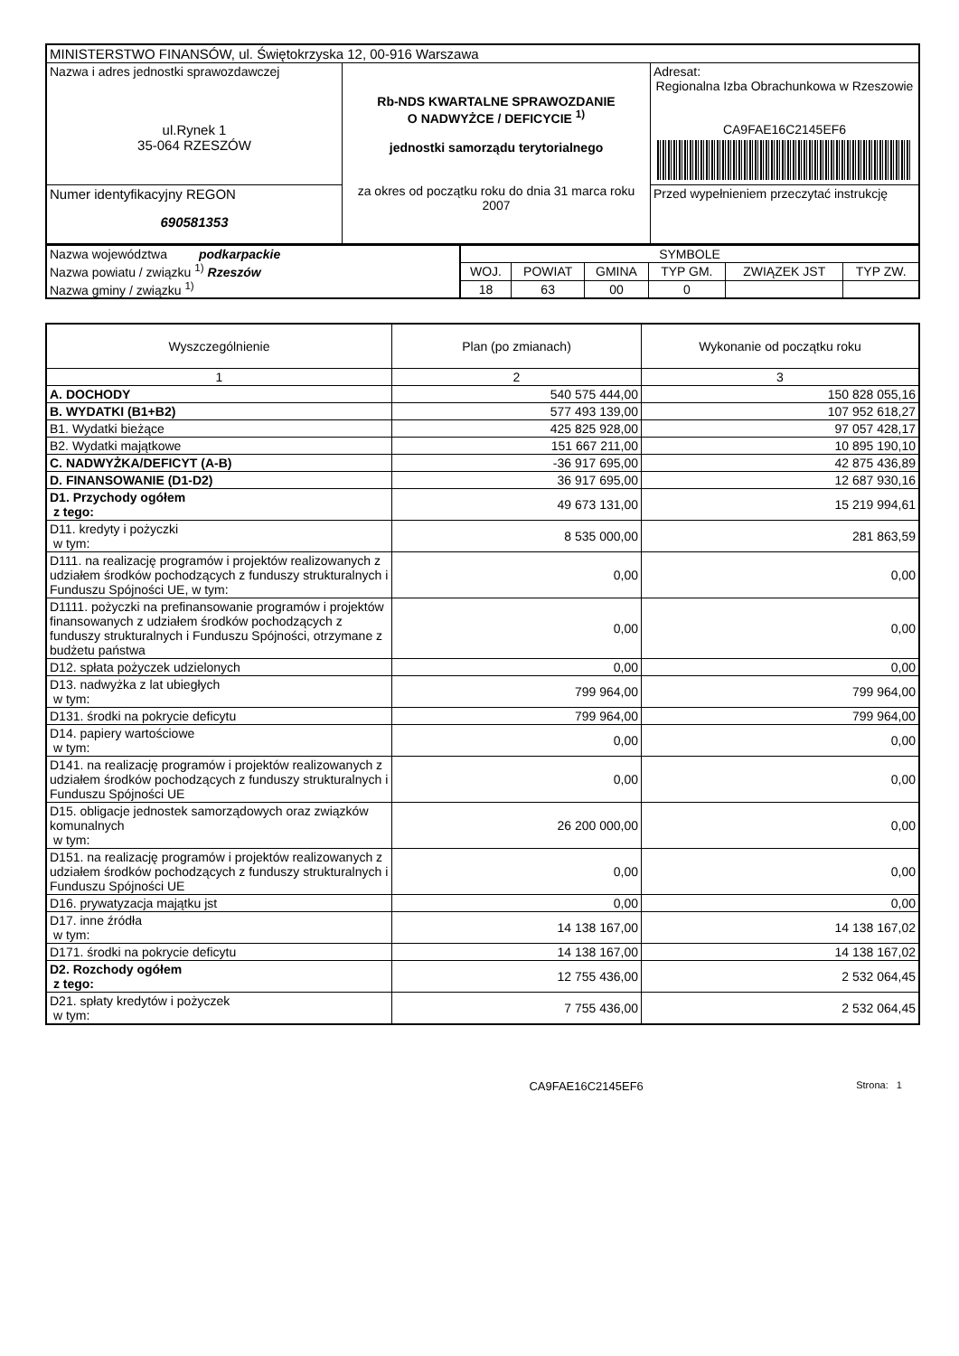| MINISTERSTWO FINANSÓW, ul. Świętokrzyska 12, 00-916 Warszawa | | |
| Nazwa i adres jednostki sprawozdawczej ul.Rynek 1 35-064 RZESZÓW | Rb-NDS KWARTALNE SPRAWOZDANIE O NADWYŻCE / DEFICYCIE <sup>1)</sup> jednostki samorządu terytorialnego za okres od początku roku do dnia 31 marca roku 2007 | Adresat: Regionalna Izba Obrachunkowa w Rzeszowie CA9FAE16C2145EF6 |
| Numer identyfikacyjny REGON 690581353 | | Przed wypełnieniem przeczytać instrukcję |
| Nazwa województwa podkarpackie Nazwa powiatu / związku <sup>1)</sup> Rzeszów Nazwa gminy / związku <sup>1)</sup> | SYMBOLE | | | | | |
| | WOJ. | POWIAT | GMINA | TYP GM. | ZWIĄZEK JST | TYP ZW. |
| | 18 | 63 | 00 | 0 | | |
| Wyszczególnienie | Plan (po zmianach) | Wykonanie od początku roku |
| --- | --- | --- |
| 1 | 2 | 3 |
| A. DOCHODY | 540 575 444,00 | 150 828 055,16 |
| B. WYDATKI (B1+B2) | 577 493 139,00 | 107 952 618,27 |
| B1. Wydatki bieżące | 425 825 928,00 | 97 057 428,17 |
| B2. Wydatki majątkowe | 151 667 211,00 | 10 895 190,10 |
| C. NADWYŻKA/DEFICYT (A-B) | -36 917 695,00 | 42 875 436,89 |
| D. FINANSOWANIE (D1-D2) | 36 917 695,00 | 12 687 930,16 |
| D1. Przychody ogółem z tego: | 49 673 131,00 | 15 219 994,61 |
| D11. kredyty i pożyczki w tym: | 8 535 000,00 | 281 863,59 |
| D111. na realizację programów i projektów realizowanych z udziałem środków pochodzących z funduszy strukturalnych i Funduszu Spójności UE, w tym: | 0,00 | 0,00 |
| D1111. pożyczki na prefinansowanie programów i projektów finansowanych z udziałem środków pochodzących z funduszy strukturalnych i Funduszu Spójności, otrzymane z budżetu państwa | 0,00 | 0,00 |
| D12. spłata pożyczek udzielonych | 0,00 | 0,00 |
| D13. nadwyżka z lat ubiegłych w tym: | 799 964,00 | 799 964,00 |
| D131. środki na pokrycie deficytu | 799 964,00 | 799 964,00 |
| D14. papiery wartościowe w tym: | 0,00 | 0,00 |
| D141. na realizację programów i projektów realizowanych z udziałem środków pochodzących z funduszy strukturalnych i Funduszu Spójności UE | 0,00 | 0,00 |
| D15. obligacje jednostek samorządowych oraz związków komunalnych w tym: | 26 200 000,00 | 0,00 |
| D151. na realizację programów i projektów realizowanych z udziałem środków pochodzących z funduszy strukturalnych i Funduszu Spójności UE | 0,00 | 0,00 |
| D16. prywatyzacja majątku jst | 0,00 | 0,00 |
| D17. inne źródła w tym: | 14 138 167,00 | 14 138 167,02 |
| D171. środki na pokrycie deficytu | 14 138 167,00 | 14 138 167,02 |
| D2. Rozchody ogółem z tego: | 12 755 436,00 | 2 532 064,45 |
| D21. spłaty kredytów i pożyczek w tym: | 7 755 436,00 | 2 532 064,45 |
CA9FAE16C2145EF6 Strona: 1